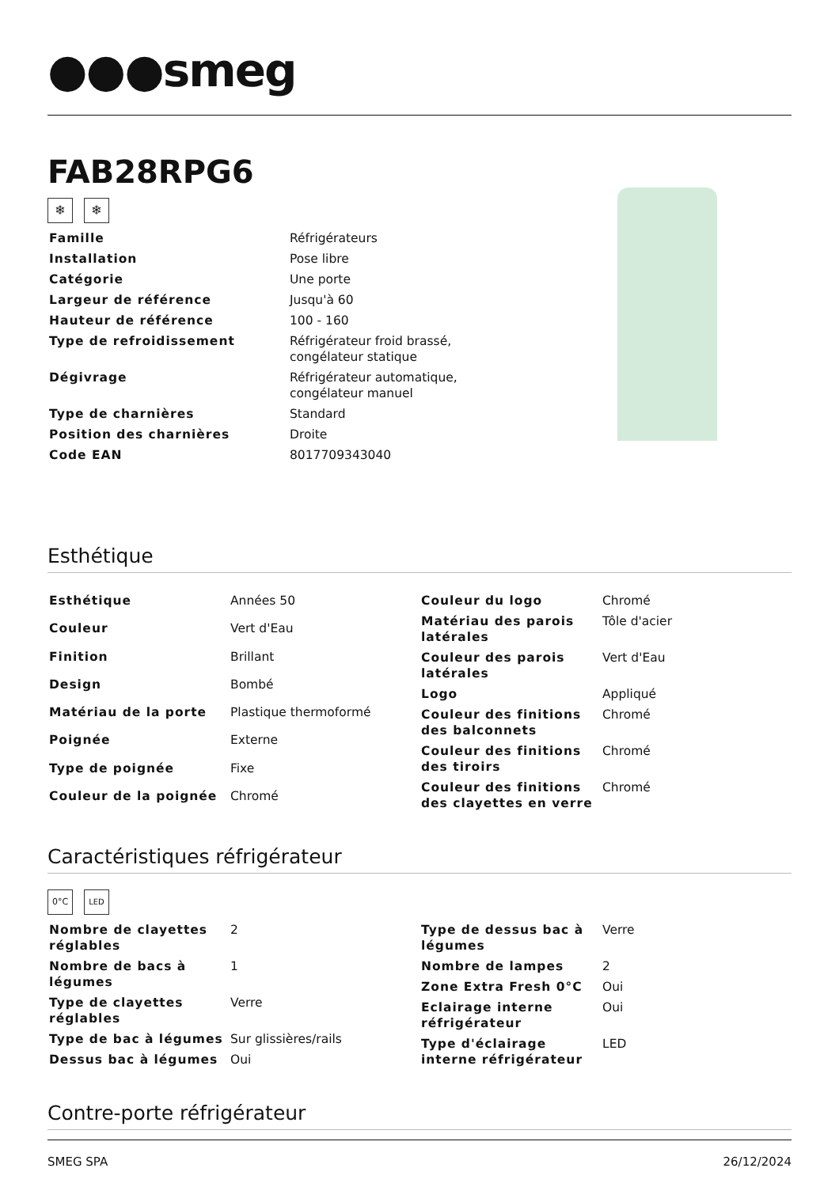●●●smeg
FAB28RPG6
❄ ❄
| Famille | Réfrigérateurs |
| Installation | Pose libre |
| Catégorie | Une porte |
| Largeur de référence | Jusqu'à 60 |
| Hauteur de référence | 100 - 160 |
| Type de refroidissement | Réfrigérateur froid brassé, congélateur statique |
| Dégivrage | Réfrigérateur automatique, congélateur manuel |
| Type de charnières | Standard |
| Position des charnières | Droite |
| Code EAN | 8017709343040 |
Esthétique
| Esthétique | Années 50 |
| Couleur | Vert d'Eau |
| Finition | Brillant |
| Design | Bombé |
| Matériau de la porte | Plastique thermoformé |
| Poignée | Externe |
| Type de poignée | Fixe |
| Couleur de la poignée | Chromé |
| Couleur du logo | Chromé |
| Matériau des parois latérales | Tôle d'acier |
| Couleur des parois latérales | Vert d'Eau |
| Logo | Appliqué |
| Couleur des finitions des balconnets | Chromé |
| Couleur des finitions des tiroirs | Chromé |
| Couleur des finitions des clayettes en verre | Chromé |
Caractéristiques réfrigérateur
0°C LED
| Nombre de clayettes réglables | 2 |
| Nombre de bacs à légumes | 1 |
| Type de clayettes réglables | Verre |
| Type de bac à légumes | Sur glissières/rails |
| Dessus bac à légumes | Oui |
| Type de dessus bac à légumes | Verre |
| Nombre de lampes | 2 |
| Zone Extra Fresh 0°C | Oui |
| Eclairage interne réfrigérateur | Oui |
| Type d'éclairage interne réfrigérateur | LED |
Contre-porte réfrigérateur
SMEG SPA 26/12/2024